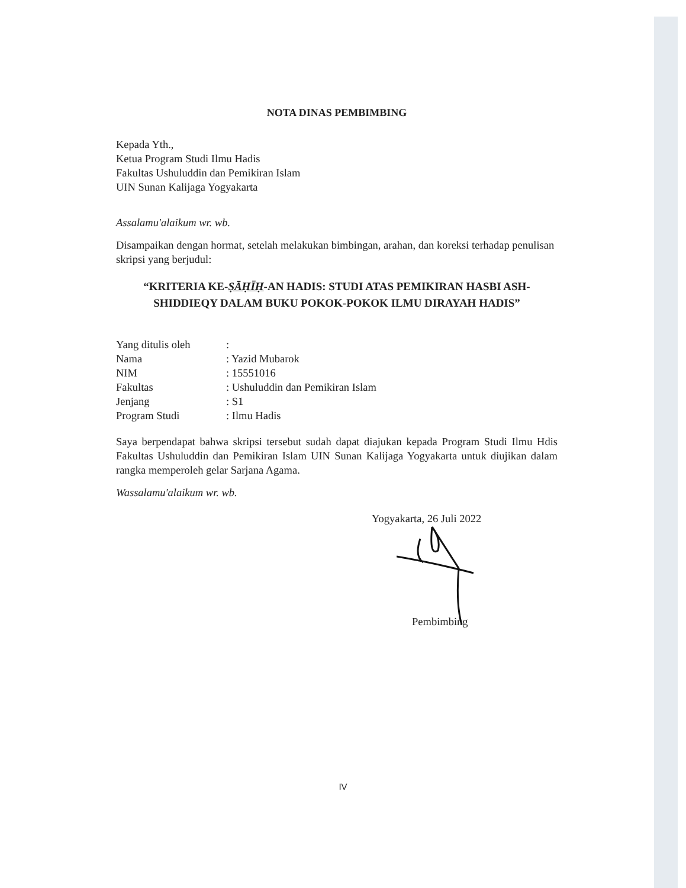NOTA DINAS PEMBIMBING
Kepada Yth.,
Ketua Program Studi Ilmu Hadis
Fakultas Ushuluddin dan Pemikiran Islam
UIN Sunan Kalijaga Yogyakarta
Assalamu'alaikum wr. wb.
Disampaikan dengan hormat, setelah melakukan bimbingan, arahan, dan koreksi terhadap penulisan skripsi yang berjudul:
“KRITERIA KE-ṢĀḤĪḤ-AN HADIS: STUDI ATAS PEMIKIRAN HASBI ASH-SHIDDIEQY DALAM BUKU POKOK-POKOK ILMU DIRAYAH HADIS”
| Yang ditulis oleh | : |
| Nama | : Yazid Mubarok |
| NIM | : 15551016 |
| Fakultas | : Ushuluddin dan Pemikiran Islam |
| Jenjang | : S1 |
| Program Studi | : Ilmu Hadis |
Saya berpendapat bahwa skripsi tersebut sudah dapat diajukan kepada Program Studi Ilmu Hdis Fakultas Ushuluddin dan Pemikiran Islam UIN Sunan Kalijaga Yogyakarta untuk diujikan dalam rangka memperoleh gelar Sarjana Agama.
Wassalamu'alaikum wr. wb.
Yogyakarta, 26 Juli 2022
Pembimbing
IV